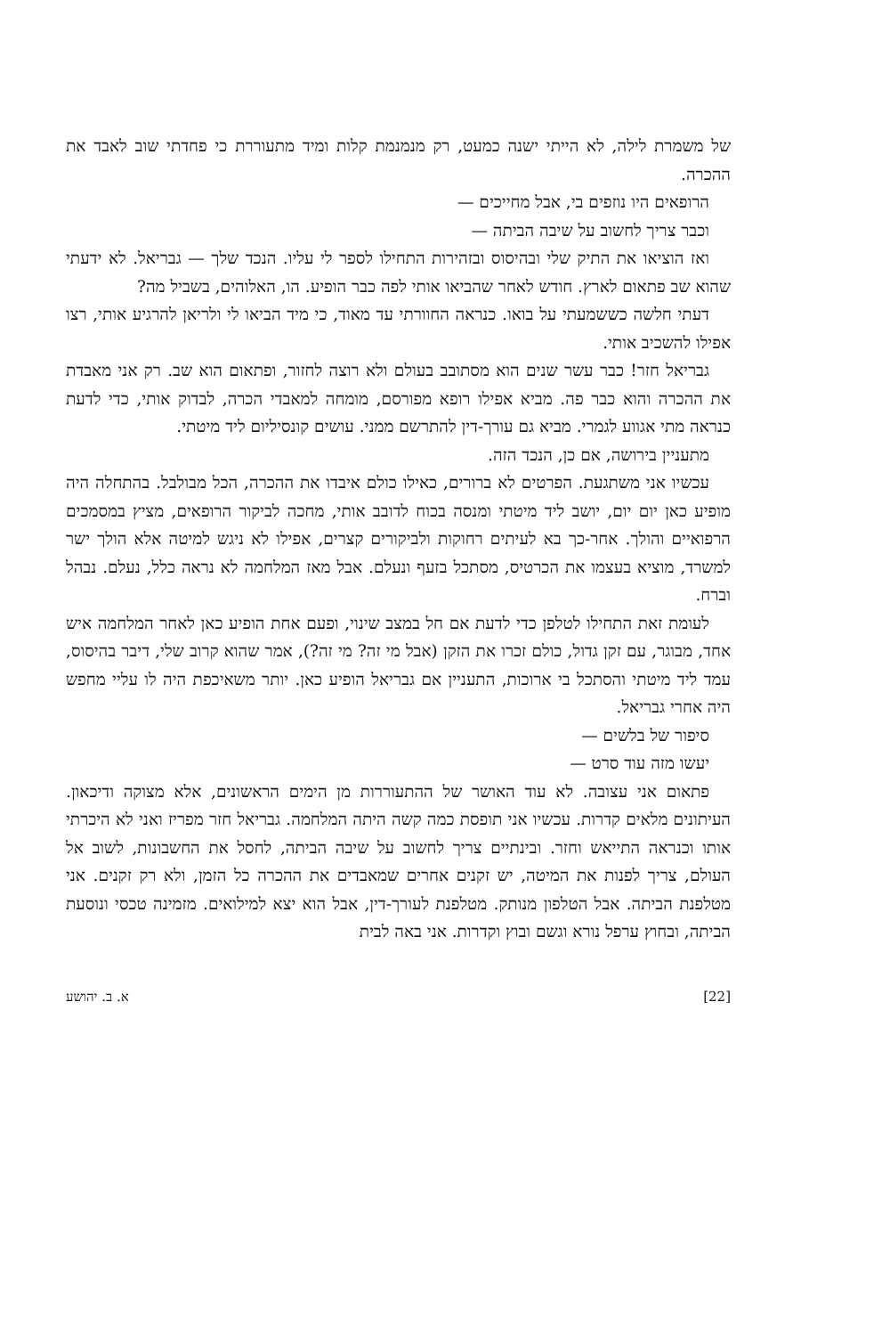של משמרת לילה, לא הייתי ישנה כמעט, רק מנמנמת קלות ומיד מתעוררת כי פחדתי שוב לאבד את ההכרה.
הרופאים היו נוזפים בי, אבל מחייכים —
וכבר צריך לחשוב על שיבה הביתה —
ואז הוציאו את התיק שלי ובהיסוס ובזהירות התחילו לספר לי עליו. הנכד שלך — גבריאל. לא ידעתי שהוא שב פתאום לארץ. חודש לאחר שהביאו אותי לפה כבר הופיע. הו, האלוהים, בשביל מה?
דעתי חלשה כששמעתי על בואו. כנראה החוורתי עד מאוד, כי מיד הביאו לי ולריאן להרגיע אותי, רצו אפילו להשכיב אותי.
גבריאל חזר! כבר עשר שנים הוא מסתובב בעולם ולא רוצה לחזור, ופתאום הוא שב. רק אני מאבדת את ההכרה והוא כבר פה. מביא אפילו רופא מפורסם, מומחה למאבדי הכרה, לבדוק אותי, כדי לדעת כנראה מתי אגווע לגמרי. מביא גם עורך-דין להתרשם ממני. עושים קונסיליום ליד מיטתי.
מתעניין בירושה, אם כן, הנכד הזה.
עכשיו אני משתגעת. הפרטים לא ברורים, כאילו כולם איבדו את ההכרה, הכל מבולבל. בהתחלה היה מופיע כאן יום יום, יושב ליד מיטתי ומנסה בכוח לדובב אותי, מחכה לביקור הרופאים, מציץ במסמכים הרפואיים והולך. אחר-כך בא לעיתים רחוקות ולביקורים קצרים, אפילו לא ניגש למיטה אלא הולך ישר למשרד, מוציא בעצמו את הכרטיס, מסתכל בזעף ונעלם. אבל מאז המלחמה לא נראה כלל, נעלם. נבהל וברח.
לעומת זאת התחילו לטלפן כדי לדעת אם חל במצב שינוי, ופעם אחת הופיע כאן לאחר המלחמה איש אחד, מבוגר, עם זקן גדול, כולם זכרו את הזקן (אבל מי זה? מי זה?), אמר שהוא קרוב שלי, דיבר בהיסוס, עמד ליד מיטתי והסתכל בי ארוכות, התעניין אם גבריאל הופיע כאן. יותר משאיכפת היה לו עליי מחפש היה אחרי גבריאל.
סיפור של בלשים —
יעשו מזה עוד סרט —
פתאום אני עצובה. לא עוד האושר של ההתעוררות מן הימים הראשונים, אלא מצוקה ודיכאון. העיתונים מלאים קדרות. עכשיו אני תופסת כמה קשה היתה המלחמה. גבריאל חזר מפריז ואני לא היכרתי אותו וכנראה התייאש וחזר. ובינתיים צריך לחשוב על שיבה הביתה, לחסל את החשבונות, לשוב אל העולם, צריך לפנות את המיטה, יש זקנים אחרים שמאבדים את ההכרה כל הזמן, ולא רק זקנים. אני מטלפנת הביתה. אבל הטלפון מנותק. מטלפנת לעורך-דין, אבל הוא יצא למילואים. מזמינה טכסי ונוסעת הביתה, ובחוץ ערפל נורא וגשם ובוץ וקדרות. אני באה לבית
[22] א. ב. יהושע